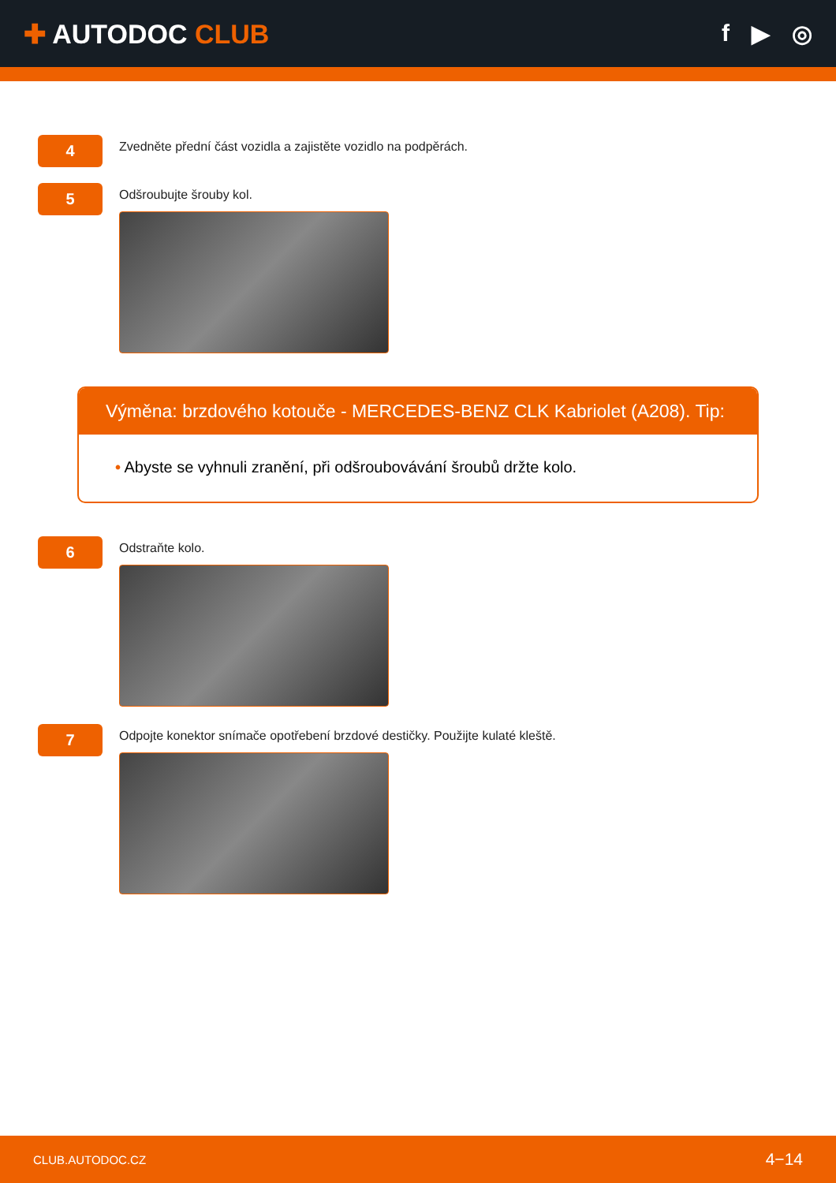✚ AUTODOC CLUB f ▶ ◎
4
Zvedněte přední část vozidla a zajistěte vozidlo na podpěrách.
5
Odšroubujte šrouby kol.
Výměna: brzdového kotouče - MERCEDES-BENZ CLK Kabriolet (A208). Tip:
• Abyste se vyhnuli zranění, při odšroubovávání šroubů držte kolo.
6
Odstraňte kolo.
7
Odpojte konektor snímače opotřebení brzdové destičky. Použijte kulaté kleště.
CLUB.AUTODOC.CZ 4−14